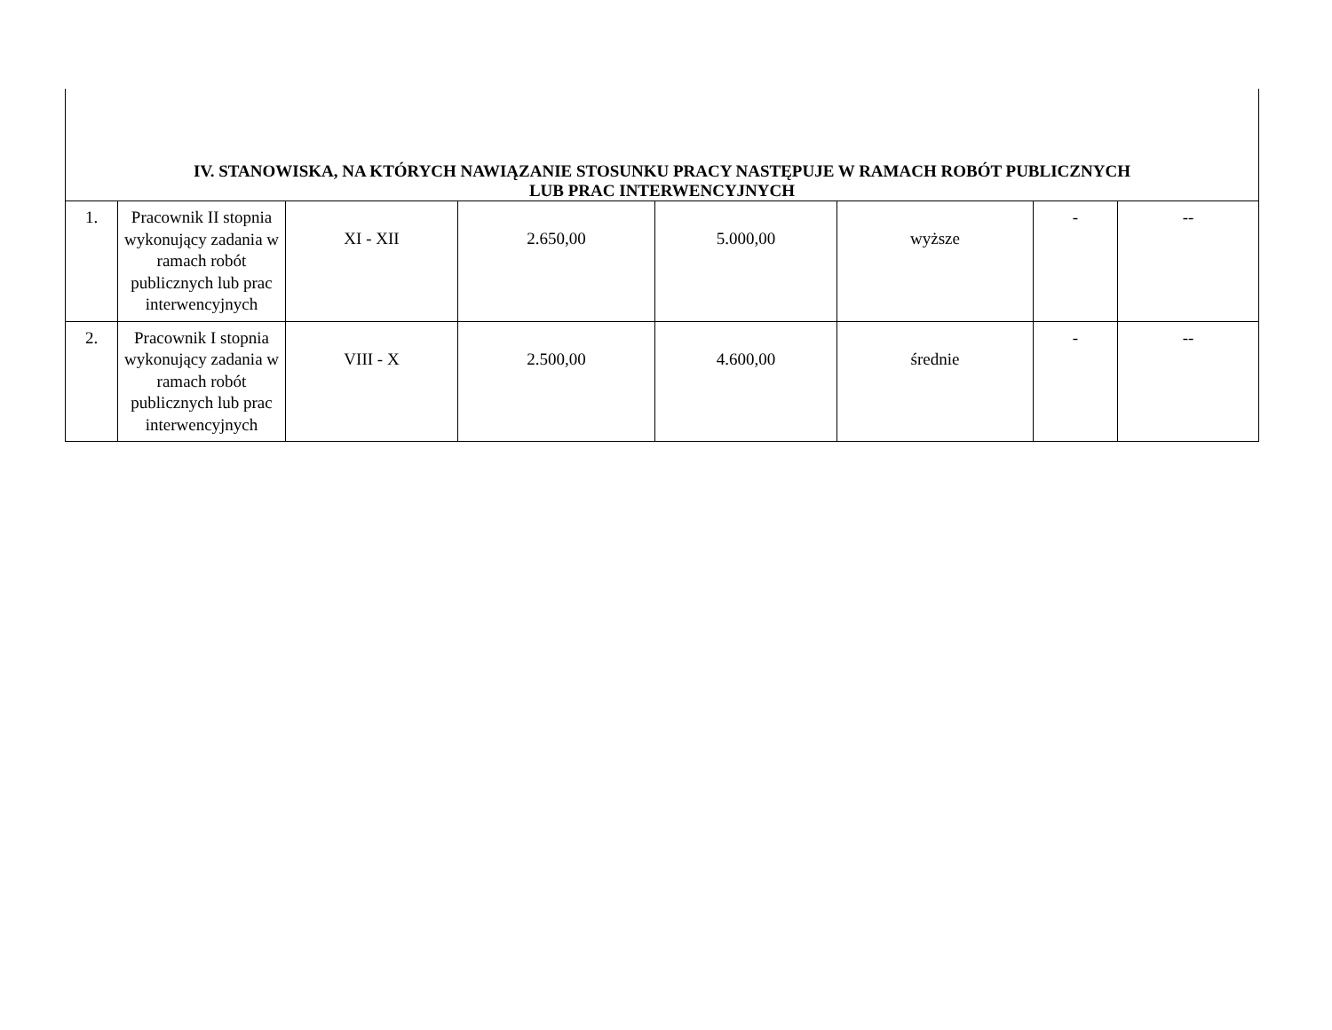| IV. STANOWISKA, NA KTÓRYCH NAWIĄZANIE STOSUNKU PRACY NASTĘPUJE W RAMACH ROBÓT PUBLICZNYCH LUB PRAC INTERWENCYJNYCH | | | | | | | |
| 1. | Pracownik II stopnia wykonujący zadania w ramach robót publicznych lub prac interwencyjnych | XI - XII | 2.650,00 | 5.000,00 | wyższe | - | -- |
| 2. | Pracownik I stopnia wykonujący zadania w ramach robót publicznych lub prac interwencyjnych | VIII - X | 2.500,00 | 4.600,00 | średnie | - | -- |